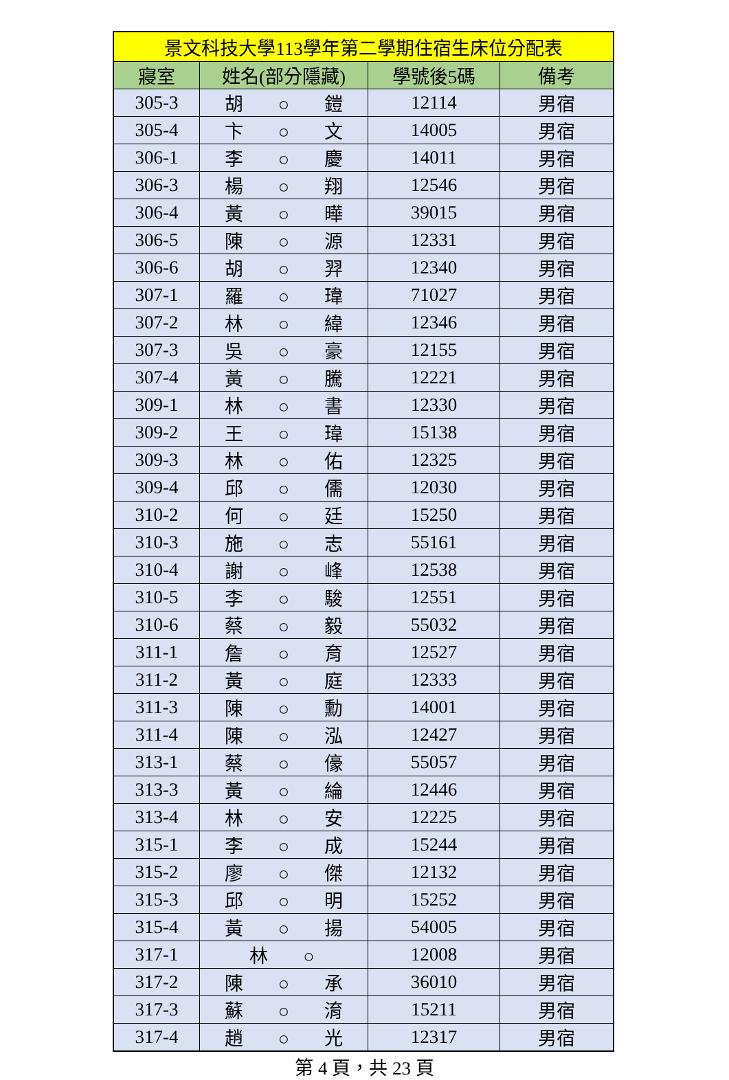| 景文科技大學113學年第二學期住宿生床位分配表 | | | |
| --- | --- | --- | --- |
| 寢室 | 姓名(部分隱藏) | 學號後5碼 | 備考 |
| 305-3 | 胡 ○ 鎧 | 12114 | 男宿 |
| 305-4 | 卞 ○ 文 | 14005 | 男宿 |
| 306-1 | 李 ○ 慶 | 14011 | 男宿 |
| 306-3 | 楊 ○ 翔 | 12546 | 男宿 |
| 306-4 | 黃 ○ 曄 | 39015 | 男宿 |
| 306-5 | 陳 ○ 源 | 12331 | 男宿 |
| 306-6 | 胡 ○ 羿 | 12340 | 男宿 |
| 307-1 | 羅 ○ 瑋 | 71027 | 男宿 |
| 307-2 | 林 ○ 緯 | 12346 | 男宿 |
| 307-3 | 吳 ○ 豪 | 12155 | 男宿 |
| 307-4 | 黃 ○ 騰 | 12221 | 男宿 |
| 309-1 | 林 ○ 書 | 12330 | 男宿 |
| 309-2 | 王 ○ 瑋 | 15138 | 男宿 |
| 309-3 | 林 ○ 佑 | 12325 | 男宿 |
| 309-4 | 邱 ○ 儒 | 12030 | 男宿 |
| 310-2 | 何 ○ 廷 | 15250 | 男宿 |
| 310-3 | 施 ○ 志 | 55161 | 男宿 |
| 310-4 | 謝 ○ 峰 | 12538 | 男宿 |
| 310-5 | 李 ○ 駿 | 12551 | 男宿 |
| 310-6 | 蔡 ○ 毅 | 55032 | 男宿 |
| 311-1 | 詹 ○ 育 | 12527 | 男宿 |
| 311-2 | 黃 ○ 庭 | 12333 | 男宿 |
| 311-3 | 陳 ○ 勳 | 14001 | 男宿 |
| 311-4 | 陳 ○ 泓 | 12427 | 男宿 |
| 313-1 | 蔡 ○ 儫 | 55057 | 男宿 |
| 313-3 | 黃 ○ 綸 | 12446 | 男宿 |
| 313-4 | 林 ○ 安 | 12225 | 男宿 |
| 315-1 | 李 ○ 成 | 15244 | 男宿 |
| 315-2 | 廖 ○ 傑 | 12132 | 男宿 |
| 315-3 | 邱 ○ 明 | 15252 | 男宿 |
| 315-4 | 黃 ○ 揚 | 54005 | 男宿 |
| 317-1 | 林 ○ | 12008 | 男宿 |
| 317-2 | 陳 ○ 承 | 36010 | 男宿 |
| 317-3 | 蘇 ○ 淯 | 15211 | 男宿 |
| 317-4 | 趙 ○ 光 | 12317 | 男宿 |
第 4 頁，共 23 頁